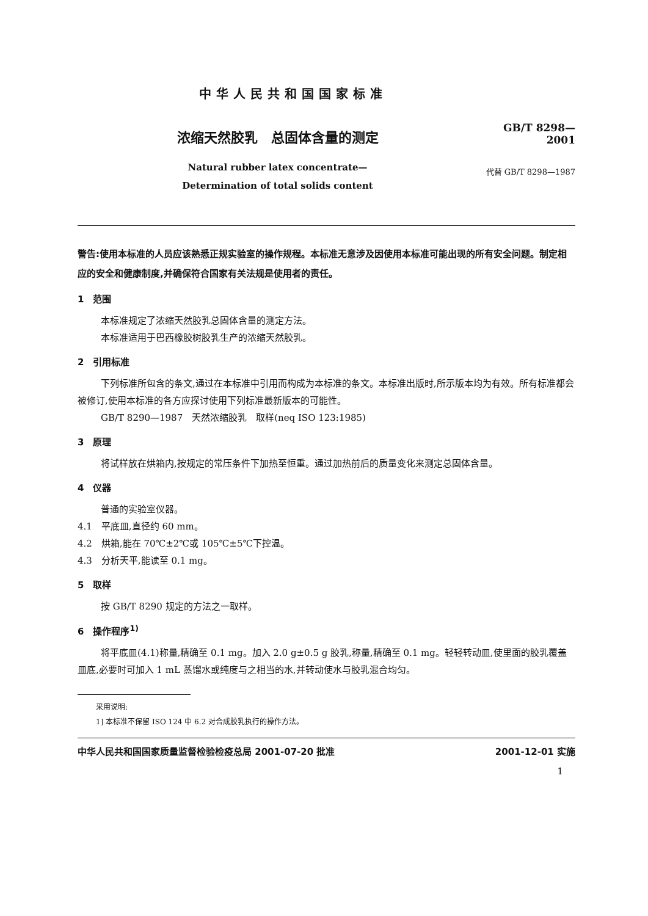中华人民共和国国家标准
浓缩天然胶乳　总固体含量的测定
Natural rubber latex concentrate—
Determination of total solids content
GB/T 8298—2001
代替 GB/T 8298—1987
警告:使用本标准的人员应该熟悉正规实验室的操作规程。本标准无意涉及因使用本标准可能出现的所有安全问题。制定相应的安全和健康制度,并确保符合国家有关法规是使用者的责任。
1　范围
本标准规定了浓缩天然胶乳总固体含量的测定方法。
本标准适用于巴西橡胶树胶乳生产的浓缩天然胶乳。
2　引用标准
下列标准所包含的条文,通过在本标准中引用而构成为本标准的条文。本标准出版时,所示版本均为有效。所有标准都会被修订,使用本标准的各方应探讨使用下列标准最新版本的可能性。
GB/T 8290—1987　天然浓缩胶乳　取样(neq ISO 123:1985)
3　原理
将试样放在烘箱内,按规定的常压条件下加热至恒重。通过加热前后的质量变化来测定总固体含量。
4　仪器
普通的实验室仪器。
4.1　平底皿,直径约 60 mm。
4.2　烘箱,能在 70℃±2℃或 105℃±5℃下控温。
4.3　分析天平,能读至 0.1 mg。
5　取样
按 GB/T 8290 规定的方法之一取样。
6　操作程序<sup>1)</sup>
将平底皿(4.1)称量,精确至 0.1 mg。加入 2.0 g±0.5 g 胶乳,称量,精确至 0.1 mg。轻轻转动皿,使里面的胶乳覆盖皿底,必要时可加入 1 mL 蒸馏水或纯度与之相当的水,并转动使水与胶乳混合均匀。
采用说明:
1] 本标准不保留 ISO 124 中 6.2 对合成胶乳执行的操作方法。
中华人民共和国国家质量监督检验检疫总局 2001-07-20 批准 2001-12-01 实施
1